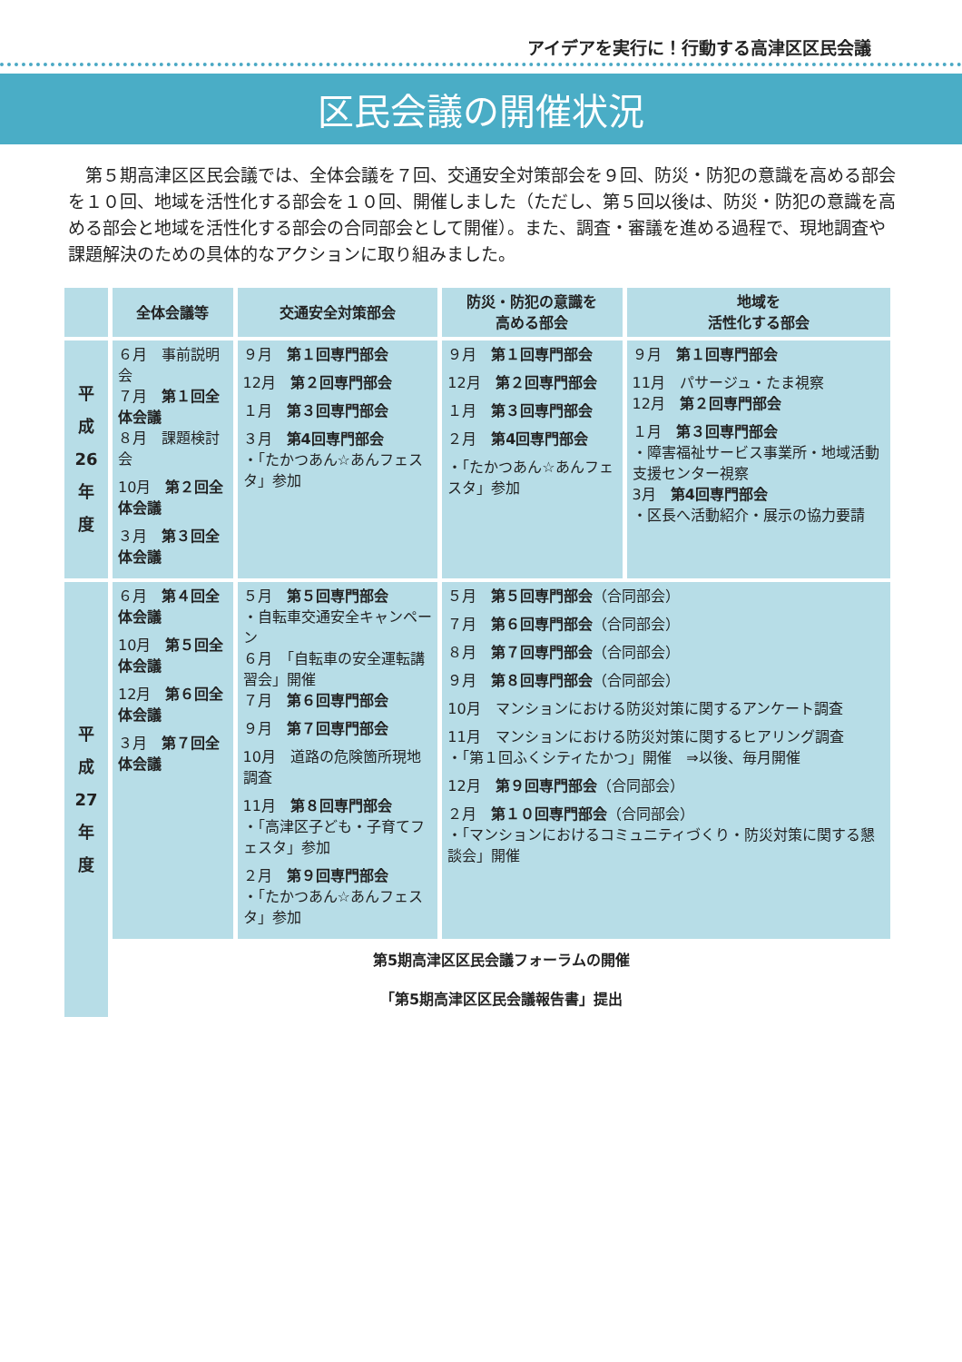アイデアを実行に！行動する高津区区民会議
区民会議の開催状況
　第５期高津区区民会議では、全体会議を７回、交通安全対策部会を９回、防災・防犯の意識を高める部会を１０回、地域を活性化する部会を１０回、開催しました（ただし、第５回以後は、防災・防犯の意識を高める部会と地域を活性化する部会の合同部会として開催）。また、調査・審議を進める過程で、現地調査や課題解決のための具体的なアクションに取り組みました。
| | 全体会議等 | 交通安全対策部会 | 防災・防犯の意識を 高める部会 | 地域を 活性化する部会 |
| --- | --- | --- | --- | --- |
| 平 成 26 年 度 | ６月 事前説明会 ７月 第１回全体会議 ８月 課題検討会 10月 第２回全体会議 ３月 第３回全体会議 | ９月 第１回専門部会 12月 第２回専門部会 １月 第３回専門部会 ３月 第4回専門部会 ・「たかつあん☆あんフェスタ」参加 | ９月 第１回専門部会 12月 第２回専門部会 １月 第３回専門部会 ２月 第4回専門部会 ・「たかつあん☆あんフェスタ」参加 | ９月 第１回専門部会 11月 パサージュ・たま視察 12月 第２回専門部会 １月 第３回専門部会 ・障害福祉サービス事業所・地域活動支援センター視察 3月 第4回専門部会 ・区長へ活動紹介・展示の協力要請 |
| 平 成 27 年 度 | ６月 第４回全体会議 10月 第５回全体会議 12月 第６回全体会議 ３月 第７回全体会議 | ５月 第５回専門部会 ・自転車交通安全キャンペーン ６月 「自転車の安全運転講習会」開催 ７月 第６回専門部会 ９月 第７回専門部会 10月 道路の危険箇所現地調査 11月 第８回専門部会 ・「高津区子ども・子育てフェスタ」参加 ２月 第９回専門部会 ・「たかつあん☆あんフェスタ」参加 | ５月 第５回専門部会 （合同部会） ７月 第６回専門部会 （合同部会） ８月 第７回専門部会 （合同部会） ９月 第８回専門部会 （合同部会） 10月 マンションにおける防災対策に関するアンケート調査 11月 マンションにおける防災対策に関するヒアリング調査 ・「第１回ふくシティたかつ」開催 ⇒以後、毎月開催 12月 第９回専門部会 （合同部会） ２月 第１０回専門部会 （合同部会） ・「マンションにおけるコミュニティづくり・防災対策に関する懇談会」開催 | |
| | 第5期高津区区民会議フォーラムの開催 | | | |
| | 「第5期高津区区民会議報告書」提出 | | | |